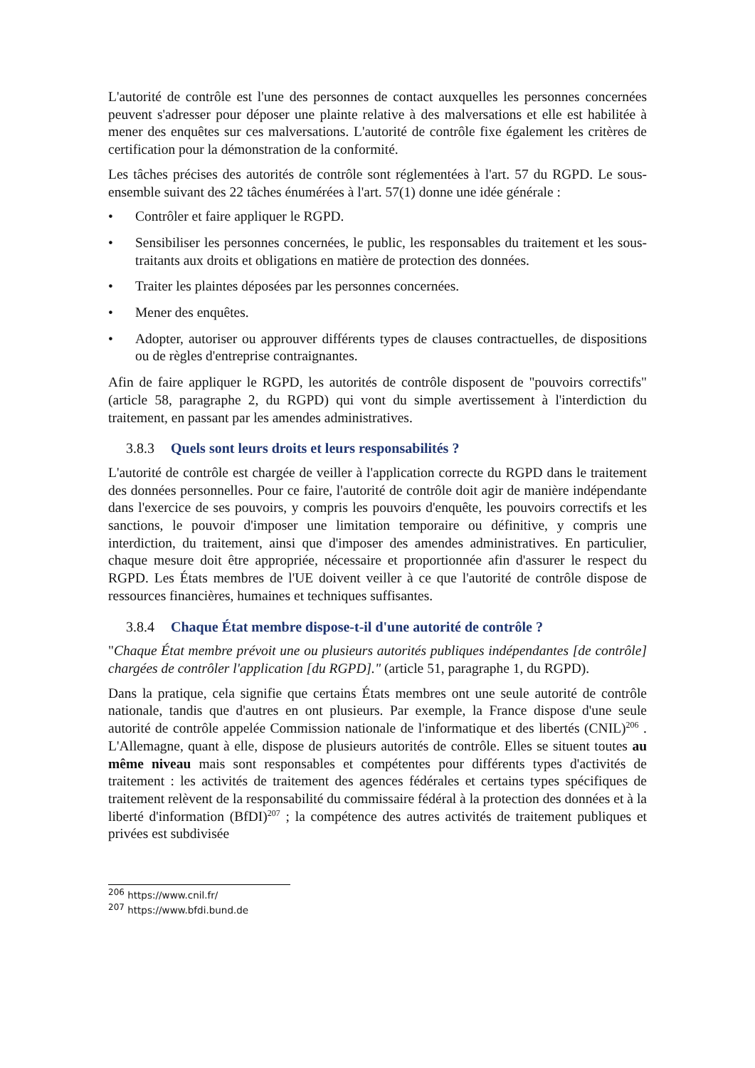L'autorité de contrôle est l'une des personnes de contact auxquelles les personnes concernées peuvent s'adresser pour déposer une plainte relative à des malversations et elle est habilitée à mener des enquêtes sur ces malversations. L'autorité de contrôle fixe également les critères de certification pour la démonstration de la conformité.
Les tâches précises des autorités de contrôle sont réglementées à l'art. 57 du RGPD. Le sous-ensemble suivant des 22 tâches énumérées à l'art. 57(1) donne une idée générale :
• Contrôler et faire appliquer le RGPD.
• Sensibiliser les personnes concernées, le public, les responsables du traitement et les sous-traitants aux droits et obligations en matière de protection des données.
• Traiter les plaintes déposées par les personnes concernées.
• Mener des enquêtes.
• Adopter, autoriser ou approuver différents types de clauses contractuelles, de dispositions ou de règles d'entreprise contraignantes.
Afin de faire appliquer le RGPD, les autorités de contrôle disposent de "pouvoirs correctifs" (article 58, paragraphe 2, du RGPD) qui vont du simple avertissement à l'interdiction du traitement, en passant par les amendes administratives.
3.8.3 Quels sont leurs droits et leurs responsabilités ?
L'autorité de contrôle est chargée de veiller à l'application correcte du RGPD dans le traitement des données personnelles. Pour ce faire, l'autorité de contrôle doit agir de manière indépendante dans l'exercice de ses pouvoirs, y compris les pouvoirs d'enquête, les pouvoirs correctifs et les sanctions, le pouvoir d'imposer une limitation temporaire ou définitive, y compris une interdiction, du traitement, ainsi que d'imposer des amendes administratives. En particulier, chaque mesure doit être appropriée, nécessaire et proportionnée afin d'assurer le respect du RGPD. Les États membres de l'UE doivent veiller à ce que l'autorité de contrôle dispose de ressources financières, humaines et techniques suffisantes.
3.8.4 Chaque État membre dispose-t-il d'une autorité de contrôle ?
"Chaque État membre prévoit une ou plusieurs autorités publiques indépendantes [de contrôle] chargées de contrôler l'application [du RGPD]." (article 51, paragraphe 1, du RGPD).
Dans la pratique, cela signifie que certains États membres ont une seule autorité de contrôle nationale, tandis que d'autres en ont plusieurs. Par exemple, la France dispose d'une seule autorité de contrôle appelée Commission nationale de l'informatique et des libertés (CNIL)<sup>206</sup> . L'Allemagne, quant à elle, dispose de plusieurs autorités de contrôle. Elles se situent toutes au même niveau mais sont responsables et compétentes pour différents types d'activités de traitement : les activités de traitement des agences fédérales et certains types spécifiques de traitement relèvent de la responsabilité du commissaire fédéral à la protection des données et à la liberté d'information (BfDI)<sup>207</sup> ; la compétence des autres activités de traitement publiques et privées est subdivisée
<sup>206</sup> https://www.cnil.fr/
<sup>207</sup> https://www.bfdi.bund.de